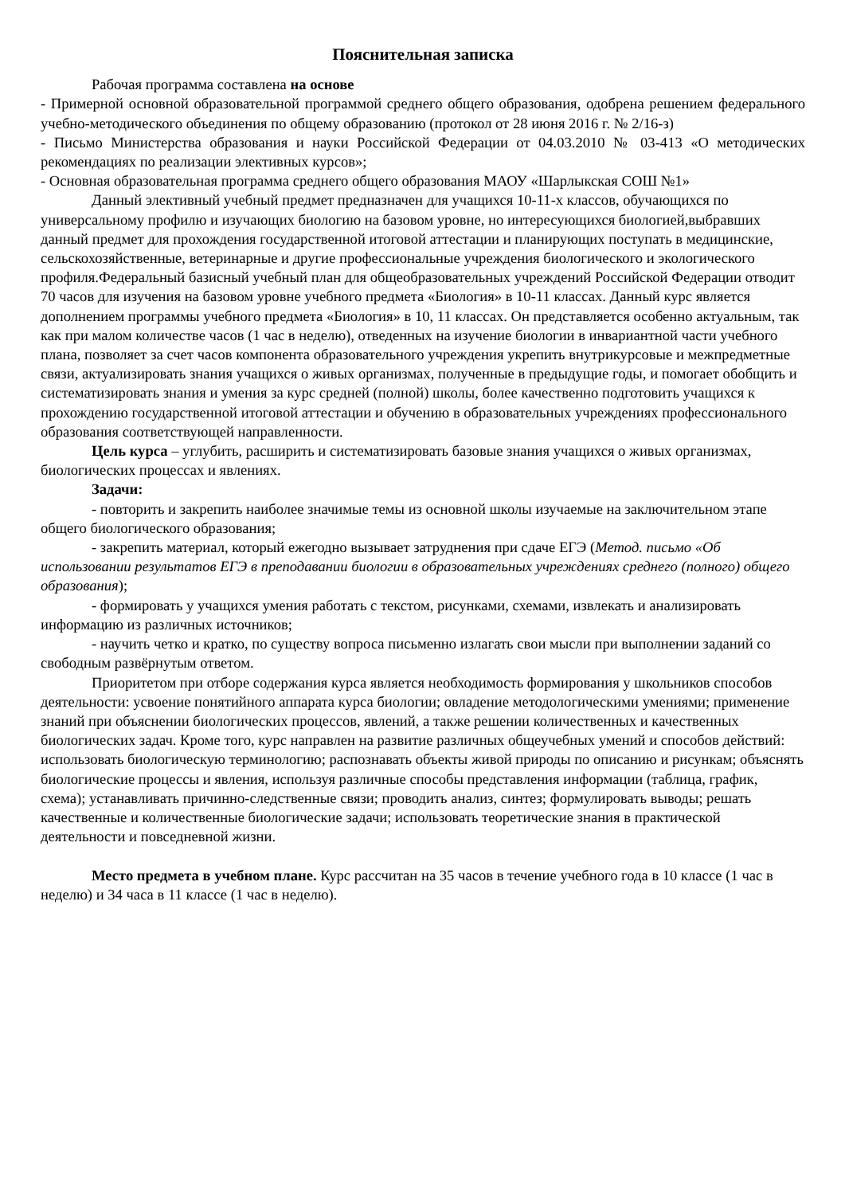Пояснительная записка
Рабочая программа составлена на основе
- Примерной основной образовательной программой среднего общего образования, одобрена решением федерального учебно-методического объединения по общему образованию (протокол от 28 июня 2016 г. № 2/16-з)
- Письмо Министерства образования и науки Российской Федерации от 04.03.2010 № 03-413 «О методических рекомендациях по реализации элективных курсов»;
- Основная образовательная программа среднего общего образования МАОУ «Шарлыкская СОШ №1»
Данный элективный учебный предмет предназначен для учащихся 10-11-х классов, обучающихся по универсальному профилю и изучающих биологию на базовом уровне, но интересующихся биологией,выбравших данный предмет для прохождения государственной итоговой аттестации и планирующих поступать в медицинские, сельскохозяйственные, ветеринарные и другие профессиональные учреждения биологического и экологического профиля.Федеральный базисный учебный план для общеобразовательных учреждений Российской Федерации отводит 70 часов для изучения на базовом уровне учебного предмета «Биология» в 10-11 классах. Данный курс является дополнением программы учебного предмета «Биология» в 10, 11 классах. Он представляется особенно актуальным, так как при малом количестве часов (1 час в неделю), отведенных на изучение биологии в инвариантной части учебного плана, позволяет за счет часов компонента образовательного учреждения укрепить внутрикурсовые и межпредметные связи, актуализировать знания учащихся о живых организмах, полученные в предыдущие годы, и помогает обобщить и систематизировать знания и умения за курс средней (полной) школы, более качественно подготовить учащихся к прохождению государственной итоговой аттестации и обучению в образовательных учреждениях профессионального образования соответствующей направленности.
Цель курса – углубить, расширить и систематизировать базовые знания учащихся о живых организмах, биологических процессах и явлениях.
Задачи:
- повторить и закрепить наиболее значимые темы из основной школы изучаемые на заключительном этапе общего биологического образования;
- закрепить материал, который ежегодно вызывает затруднения при сдаче ЕГЭ (Метод. письмо «Об использовании результатов ЕГЭ в преподавании биологии в образовательных учреждениях среднего (полного) общего образования);
- формировать у учащихся умения работать с текстом, рисунками, схемами, извлекать и анализировать информацию из различных источников;
- научить четко и кратко, по существу вопроса письменно излагать свои мысли при выполнении заданий со свободным развёрнутым ответом.
Приоритетом при отборе содержания курса является необходимость формирования у школьников способов деятельности: усвоение понятийного аппарата курса биологии; овладение методологическими умениями; применение знаний при объяснении биологических процессов, явлений, а также решении количественных и качественных биологических задач. Кроме того, курс направлен на развитие различных общеучебных умений и способов действий: использовать биологическую терминологию; распознавать объекты живой природы по описанию и рисункам; объяснять биологические процессы и явления, используя различные способы представления информации (таблица, график, схема); устанавливать причинно-следственные связи; проводить анализ, синтез; формулировать выводы; решать качественные и количественные биологические задачи; использовать теоретические знания в практической деятельности и повседневной жизни.
Место предмета в учебном плане. Курс рассчитан на 35 часов в течение учебного года в 10 классе (1 час в неделю) и 34 часа в 11 классе (1 час в неделю).